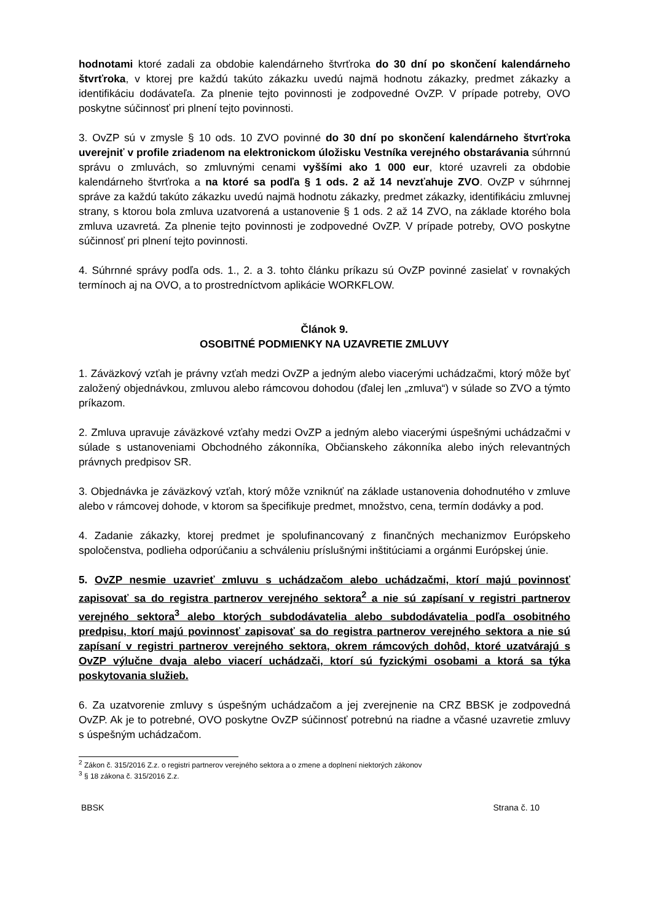hodnotami ktoré zadali za obdobie kalendárneho štvrťroka do 30 dní po skončení kalendárneho štvrťroka, v ktorej pre každú takúto zákazku uvedú najmä hodnotu zákazky, predmet zákazky a identifikáciu dodávateľa. Za plnenie tejto povinnosti je zodpovedné OvZP. V prípade potreby, OVO poskytne súčinnosť pri plnení tejto povinnosti.
3. OvZP sú v zmysle § 10 ods. 10 ZVO povinné do 30 dní po skončení kalendárneho štvrťroka uverejniť v profile zriadenom na elektronickom úložisku Vestníka verejného obstarávania súhrnnú správu o zmluvách, so zmluvnými cenami vyššími ako 1 000 eur, ktoré uzavreli za obdobie kalendárneho štvrťroka a na ktoré sa podľa § 1 ods. 2 až 14 nevzťahuje ZVO. OvZP v súhrnnej správe za každú takúto zákazku uvedú najmä hodnotu zákazky, predmet zákazky, identifikáciu zmluvnej strany, s ktorou bola zmluva uzatvorená a ustanovenie § 1 ods. 2 až 14 ZVO, na základe ktorého bola zmluva uzavretá. Za plnenie tejto povinnosti je zodpovedné OvZP. V prípade potreby, OVO poskytne súčinnosť pri plnení tejto povinnosti.
4. Súhrnné správy podľa ods. 1., 2. a 3. tohto článku príkazu sú OvZP povinné zasielať v rovnakých termínoch aj na OVO, a to prostredníctvom aplikácie WORKFLOW.
Článok 9.
OSOBITNÉ PODMIENKY NA UZAVRETIE ZMLUVY
1. Záväzkový vzťah je právny vzťah medzi OvZP a jedným alebo viacerými uchádzačmi, ktorý môže byť založený objednávkou, zmluvou alebo rámcovou dohodou (ďalej len „zmluva“) v súlade so ZVO a týmto príkazom.
2. Zmluva upravuje záväzkové vzťahy medzi OvZP a jedným alebo viacerými úspešnými uchádzačmi v súlade s ustanoveniami Obchodného zákonníka, Občianskeho zákonníka alebo iných relevantných právnych predpisov SR.
3. Objednávka je záväzkový vzťah, ktorý môže vzniknúť na základe ustanovenia dohodnutého v zmluve alebo v rámcovej dohode, v ktorom sa špecifikuje predmet, množstvo, cena, termín dodávky a pod.
4. Zadanie zákazky, ktorej predmet je spolufinancovaný z finančných mechanizmov Európskeho spoločenstva, podlieha odporúčaniu a schváleniu príslušnými inštitúciami a orgánmi Európskej únie.
5. OvZP nesmie uzavrieť zmluvu s uchádzačom alebo uchádzačmi, ktorí majú povinnosť zapisovať sa do registra partnerov verejného sektora<sup>2</sup> a nie sú zapísaní v registri partnerov verejného sektora<sup>3</sup> alebo ktorých subdodávatelia alebo subdodávatelia podľa osobitného predpisu, ktorí majú povinnosť zapisovať sa do registra partnerov verejného sektora a nie sú zapísaní v registri partnerov verejného sektora, okrem rámcových dohôd, ktoré uzatvárajú s OvZP výlučne dvaja alebo viacerí uchádzači, ktorí sú fyzickými osobami a ktorá sa týka poskytovania služieb.
6. Za uzatvorenie zmluvy s úspešným uchádzačom a jej zverejnenie na CRZ BBSK je zodpovedná OvZP. Ak je to potrebné, OVO poskytne OvZP súčinnosť potrebnú na riadne a včasné uzavretie zmluvy s úspešným uchádzačom.
<sup>2</sup> Zákon č. 315/2016 Z.z. o registri partnerov verejného sektora a o zmene a doplnení niektorých zákonov
<sup>3</sup> § 18 zákona č. 315/2016 Z.z.
BBSK Strana č. 10